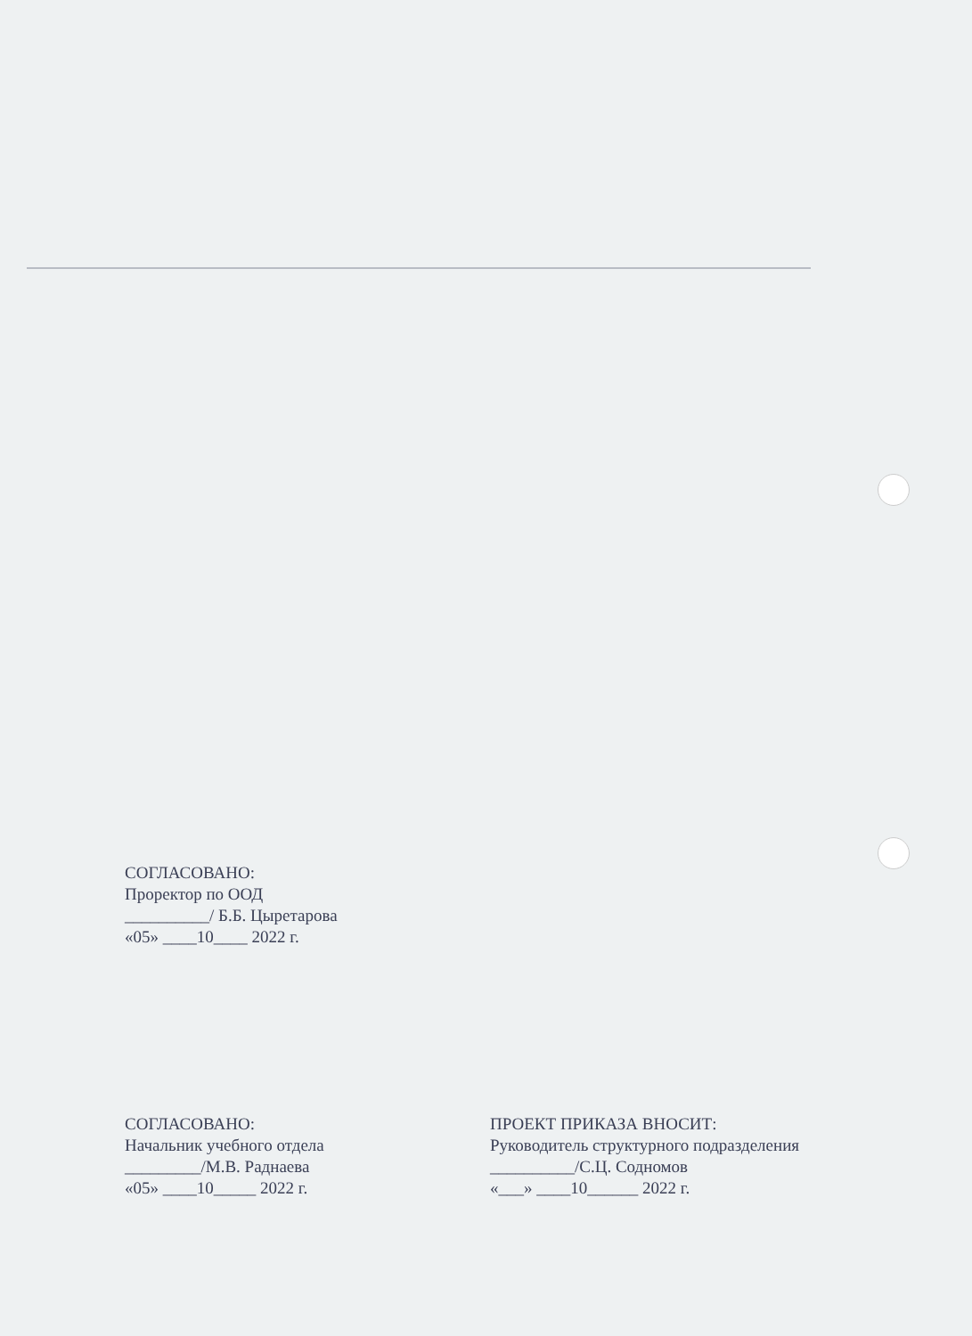СОГЛАСОВАНО:
Проректор по ООД
__________/ Б.Б. Цыретарова
«05» ____10____ 2022 г.
СОГЛАСОВАНО:
Начальник учебного отдела
_________/М.В. Раднаева
«05» ____10_____ 2022 г.
ПРОЕКТ ПРИКАЗА ВНОСИТ:
Руководитель структурного подразделения
__________/С.Ц. Содномов
«___» ____10______ 2022 г.